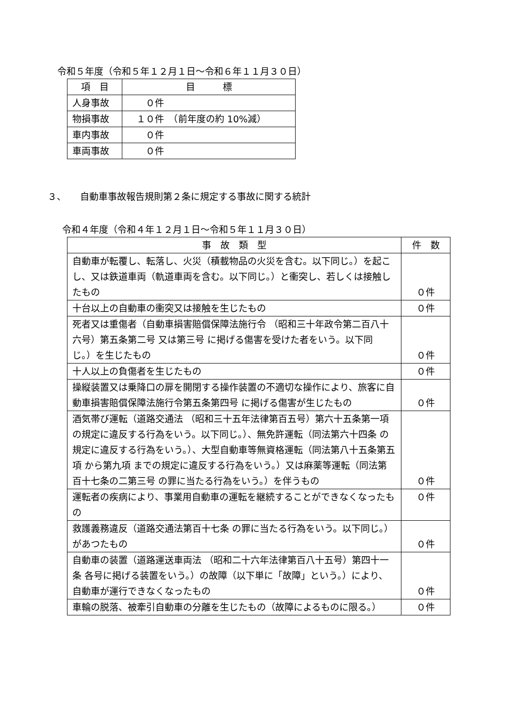令和５年度（令和５年１２月１日～令和６年１１月３０日）
| 項 目 | 目 標 |
| --- | --- |
| 人身事故 | ０件 |
| 物損事故 | １０件 （前年度の約 10%減） |
| 車内事故 | ０件 |
| 車両事故 | ０件 |
３、　　自動車事故報告規則第２条に規定する事故に関する統計
令和４年度（令和４年１２月１日～令和５年１１月３０日）
| 事 故 類 型 | 件 数 |
| --- | --- |
| 自動車が転覆し、転落し、火災（積載物品の火災を含む。以下同じ。）を起こし、又は鉄道車両（軌道車両を含む。以下同じ。）と衝突し、若しくは接触したもの | ０件 |
| 十台以上の自動車の衝突又は接触を生じたもの | ０件 |
| 死者又は重傷者（自動車損害賠償保障法施行令 （昭和三十年政令第二百八十六号）第五条第二号 又は第三号 に掲げる傷害を受けた者をいう。以下同じ。）を生じたもの | ０件 |
| 十人以上の負傷者を生じたもの | ０件 |
| 操縦装置又は乗降口の扉を開閉する操作装置の不適切な操作により、旅客に自動車損害賠償保障法施行令第五条第四号 に掲げる傷害が生じたもの | ０件 |
| 酒気帯び運転（道路交通法 （昭和三十五年法律第百五号）第六十五条第一項 の規定に違反する行為をいう。以下同じ。）、無免許運転（同法第六十四条 の規定に違反する行為をいう。）、大型自動車等無資格運転（同法第八十五条第五項 から第九項 までの規定に違反する行為をいう。）又は麻薬等運転（同法第百十七条の二第三号 の罪に当たる行為をいう。）を伴うもの | ０件 |
| 運転者の疾病により、事業用自動車の運転を継続することができなくなったもの | ０件 |
| 救護義務違反（道路交通法第百十七条 の罪に当たる行為をいう。以下同じ。）があつたもの | ０件 |
| 自動車の装置（道路運送車両法 （昭和二十六年法律第百八十五号）第四十一条 各号に掲げる装置をいう。）の故障（以下単に「故障」という。）により、自動車が運行できなくなったもの | ０件 |
| 車輪の脱落、被牽引自動車の分離を生じたもの（故障によるものに限る。） | ０件 |